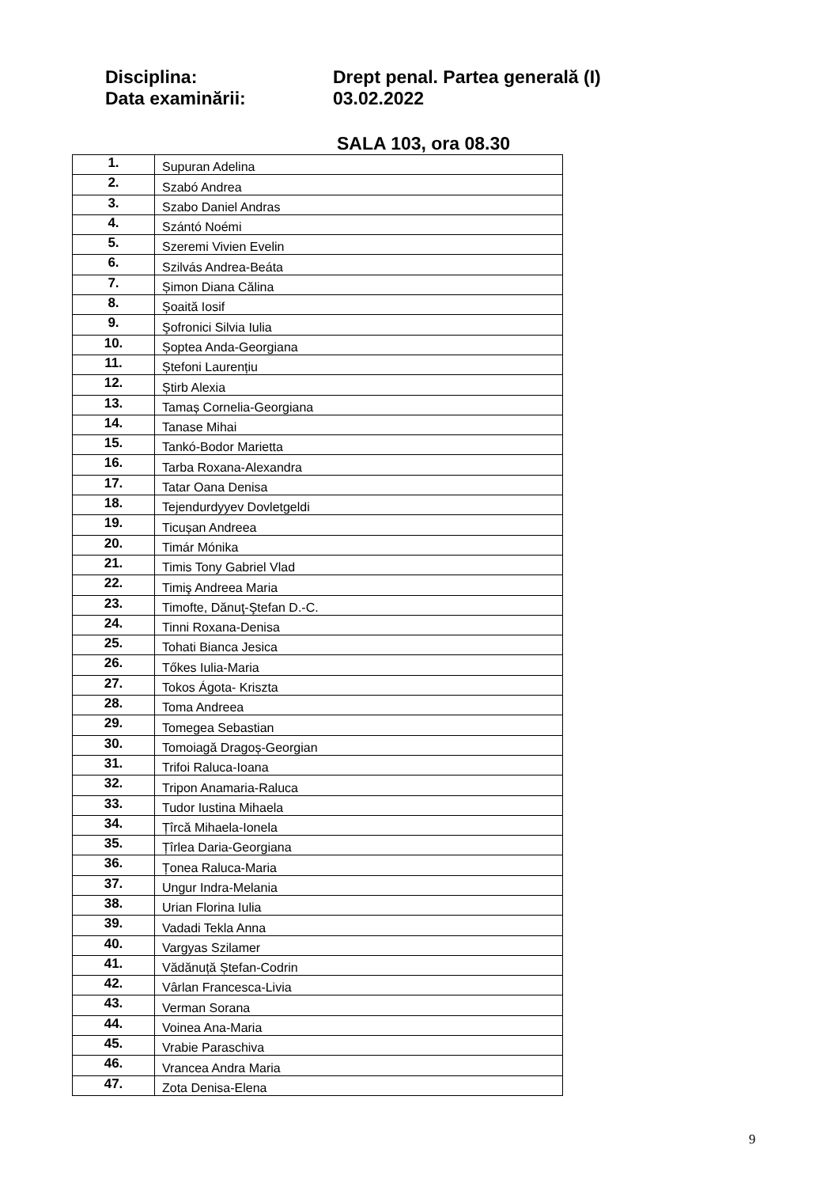Disciplina: Drept penal. Partea generală (I)
Data examinării: 03.02.2022
SALA 103, ora 08.30
| 1. | Supuran Adelina |
| 2. | Szabó Andrea |
| 3. | Szabo Daniel Andras |
| 4. | Szántó Noémi |
| 5. | Szeremi Vivien Evelin |
| 6. | Szilvás Andrea-Beáta |
| 7. | Șimon Diana Călina |
| 8. | Șoaită Iosif |
| 9. | Şofronici Silvia Iulia |
| 10. | Șoptea Anda-Georgiana |
| 11. | Ștefoni Laurențiu |
| 12. | Știrb Alexia |
| 13. | Tamaș Cornelia-Georgiana |
| 14. | Tanase Mihai |
| 15. | Tankó-Bodor Marietta |
| 16. | Tarba Roxana-Alexandra |
| 17. | Tatar Oana Denisa |
| 18. | Tejendurdyyev Dovletgeldi |
| 19. | Ticușan Andreea |
| 20. | Timár Mónika |
| 21. | Timis Tony Gabriel Vlad |
| 22. | Timiş Andreea Maria |
| 23. | Timofte, Dănuţ-Ştefan D.-C. |
| 24. | Tinni Roxana-Denisa |
| 25. | Tohati Bianca Jesica |
| 26. | Tőkes Iulia-Maria |
| 27. | Tokos Ágota- Kriszta |
| 28. | Toma Andreea |
| 29. | Tomegea Sebastian |
| 30. | Tomoiagă Dragoș-Georgian |
| 31. | Trifoi Raluca-Ioana |
| 32. | Tripon Anamaria-Raluca |
| 33. | Tudor Iustina Mihaela |
| 34. | Țîrcă Mihaela-Ionela |
| 35. | Țîrlea Daria-Georgiana |
| 36. | Țonea Raluca-Maria |
| 37. | Ungur Indra-Melania |
| 38. | Urian Florina Iulia |
| 39. | Vadadi Tekla Anna |
| 40. | Vargyas Szilamer |
| 41. | Vădănuță Ștefan-Codrin |
| 42. | Vârlan Francesca-Livia |
| 43. | Verman Sorana |
| 44. | Voinea Ana-Maria |
| 45. | Vrabie Paraschiva |
| 46. | Vrancea Andra Maria |
| 47. | Zota Denisa-Elena |
9